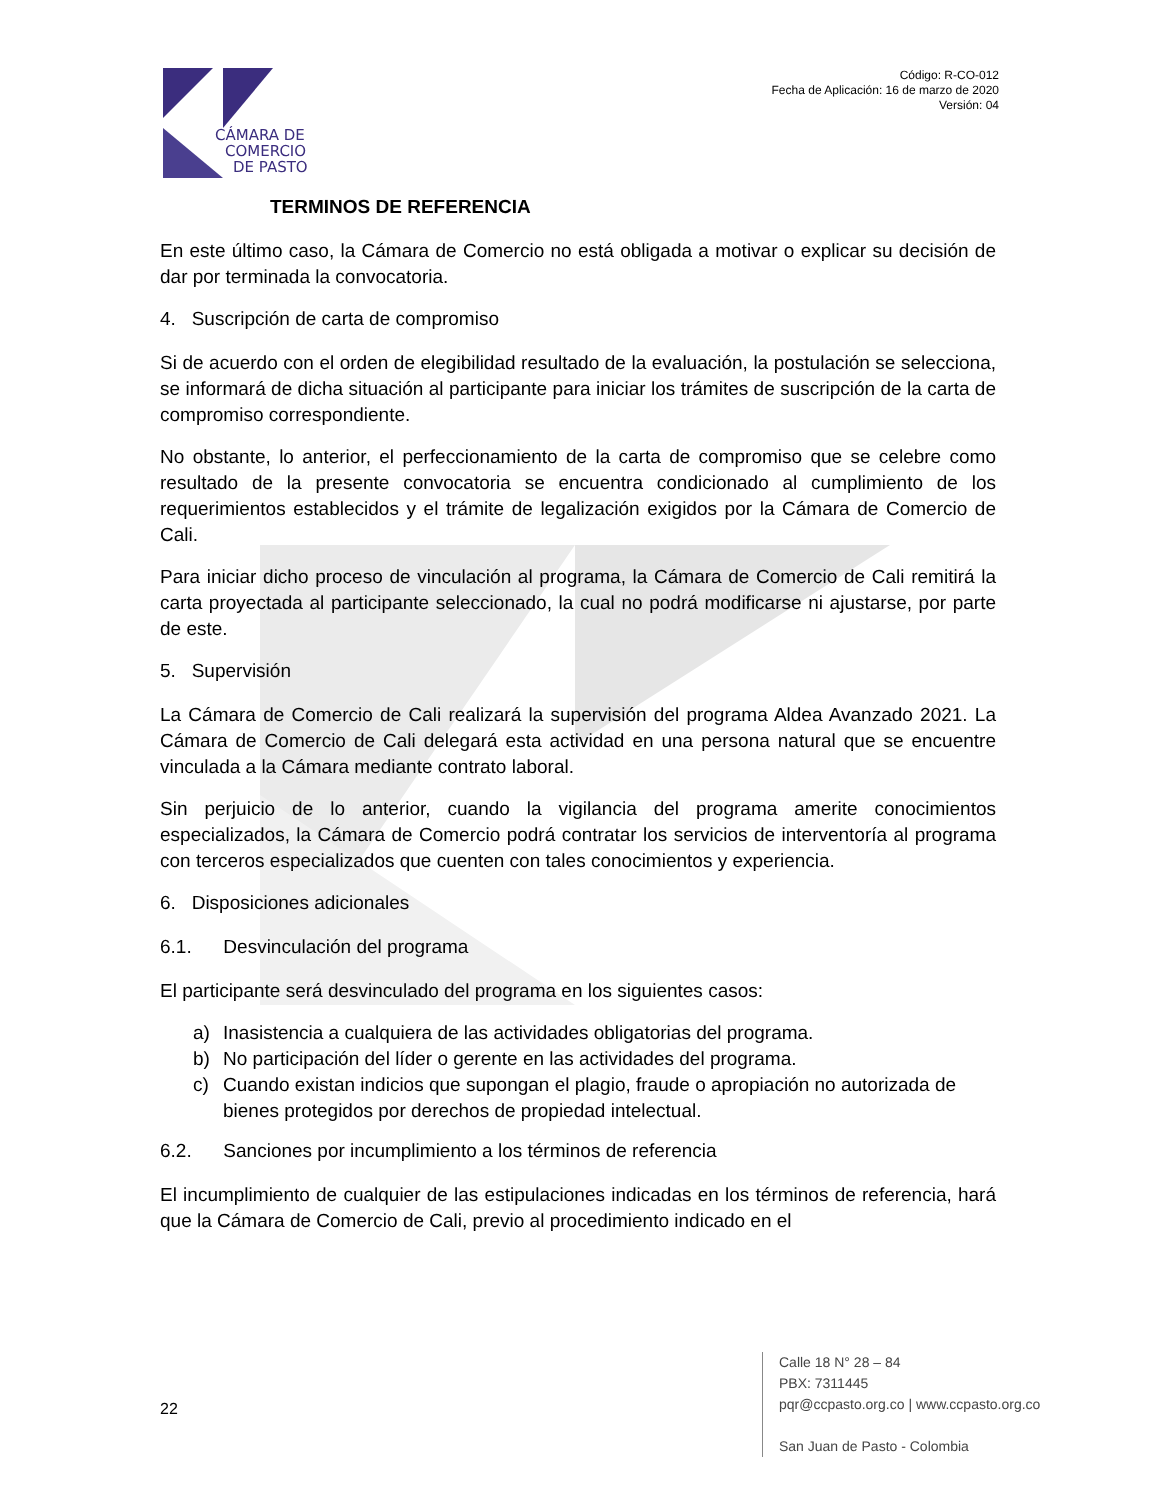CÁMARA DE
COMERCIO
DE PASTO
Código: R-CO-012
Fecha de Aplicación: 16 de marzo de 2020
Versión: 04
TERMINOS DE REFERENCIA
En este último caso, la Cámara de Comercio no está obligada a motivar o explicar su decisión de dar por terminada la convocatoria.
4. Suscripción de carta de compromiso
Si de acuerdo con el orden de elegibilidad resultado de la evaluación, la postulación se selecciona, se informará de dicha situación al participante para iniciar los trámites de suscripción de la carta de compromiso correspondiente.
No obstante, lo anterior, el perfeccionamiento de la carta de compromiso que se celebre como resultado de la presente convocatoria se encuentra condicionado al cumplimiento de los requerimientos establecidos y el trámite de legalización exigidos por la Cámara de Comercio de Cali.
Para iniciar dicho proceso de vinculación al programa, la Cámara de Comercio de Cali remitirá la carta proyectada al participante seleccionado, la cual no podrá modificarse ni ajustarse, por parte de este.
5. Supervisión
La Cámara de Comercio de Cali realizará la supervisión del programa Aldea Avanzado 2021. La Cámara de Comercio de Cali delegará esta actividad en una persona natural que se encuentre vinculada a la Cámara mediante contrato laboral.
Sin perjuicio de lo anterior, cuando la vigilancia del programa amerite conocimientos especializados, la Cámara de Comercio podrá contratar los servicios de interventoría al programa con terceros especializados que cuenten con tales conocimientos y experiencia.
6. Disposiciones adicionales
6.1. Desvinculación del programa
El participante será desvinculado del programa en los siguientes casos:
a) Inasistencia a cualquiera de las actividades obligatorias del programa.
b) No participación del líder o gerente en las actividades del programa.
c) Cuando existan indicios que supongan el plagio, fraude o apropiación no autorizada de bienes protegidos por derechos de propiedad intelectual.
6.2. Sanciones por incumplimiento a los términos de referencia
El incumplimiento de cualquier de las estipulaciones indicadas en los términos de referencia, hará que la Cámara de Comercio de Cali, previo al procedimiento indicado en el
22
Calle 18 N° 28 – 84
PBX: 7311445
pqr@ccpasto.org.co | www.ccpasto.org.co
San Juan de Pasto - Colombia